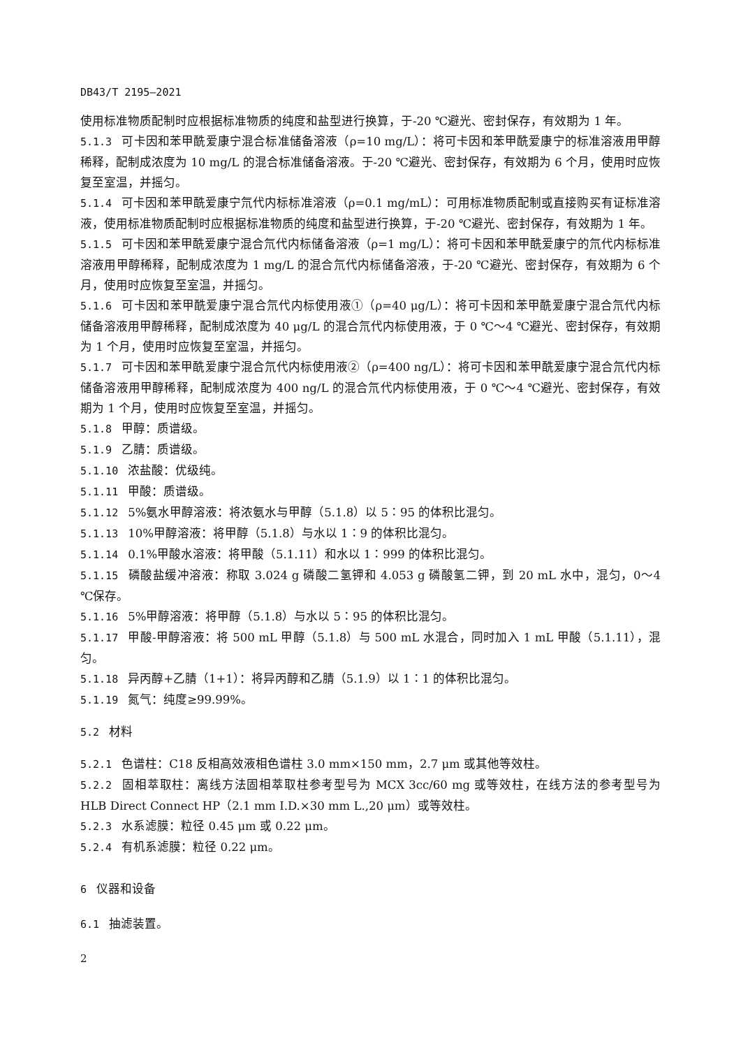DB43/T 2195—2021
使用标准物质配制时应根据标准物质的纯度和盐型进行换算，于-20 ℃避光、密封保存，有效期为 1 年。
5.1.3 可卡因和苯甲酰爱康宁混合标准储备溶液（ρ=10 mg/L）：将可卡因和苯甲酰爱康宁的标准溶液用甲醇稀释，配制成浓度为 10 mg/L 的混合标准储备溶液。于-20 ℃避光、密封保存，有效期为 6 个月，使用时应恢复至室温，并摇匀。
5.1.4 可卡因和苯甲酰爱康宁氘代内标标准溶液（ρ=0.1 mg/mL）：可用标准物质配制或直接购买有证标准溶液，使用标准物质配制时应根据标准物质的纯度和盐型进行换算，于-20 ℃避光、密封保存，有效期为 1 年。
5.1.5 可卡因和苯甲酰爱康宁混合氘代内标储备溶液（ρ=1 mg/L）：将可卡因和苯甲酰爱康宁的氘代内标标准溶液用甲醇稀释，配制成浓度为 1 mg/L 的混合氘代内标储备溶液，于-20 ℃避光、密封保存，有效期为 6 个月，使用时应恢复至室温，并摇匀。
5.1.6 可卡因和苯甲酰爱康宁混合氘代内标使用液①（ρ=40 μg/L）：将可卡因和苯甲酰爱康宁混合氘代内标储备溶液用甲醇稀释，配制成浓度为 40 μg/L 的混合氘代内标使用液，于 0 ℃～4 ℃避光、密封保存，有效期为 1 个月，使用时应恢复至室温，并摇匀。
5.1.7 可卡因和苯甲酰爱康宁混合氘代内标使用液②（ρ=400 ng/L）：将可卡因和苯甲酰爱康宁混合氘代内标储备溶液用甲醇稀释，配制成浓度为 400 ng/L 的混合氘代内标使用液，于 0 ℃～4 ℃避光、密封保存，有效期为 1 个月，使用时应恢复至室温，并摇匀。
5.1.8 甲醇：质谱级。
5.1.9 乙腈：质谱级。
5.1.10 浓盐酸：优级纯。
5.1.11 甲酸：质谱级。
5.1.12 5%氨水甲醇溶液：将浓氨水与甲醇（5.1.8）以 5∶95 的体积比混匀。
5.1.13 10%甲醇溶液：将甲醇（5.1.8）与水以 1∶9 的体积比混匀。
5.1.14 0.1%甲酸水溶液：将甲酸（5.1.11）和水以 1∶999 的体积比混匀。
5.1.15 磷酸盐缓冲溶液：称取 3.024 g 磷酸二氢钾和 4.053 g 磷酸氢二钾，到 20 mL 水中，混匀，0～4 ℃保存。
5.1.16 5%甲醇溶液：将甲醇（5.1.8）与水以 5∶95 的体积比混匀。
5.1.17 甲酸-甲醇溶液：将 500 mL 甲醇（5.1.8）与 500 mL 水混合，同时加入 1 mL 甲酸（5.1.11），混匀。
5.1.18 异丙醇+乙腈（1+1）：将异丙醇和乙腈（5.1.9）以 1∶1 的体积比混匀。
5.1.19 氮气：纯度≥99.99%。
5.2 材料
5.2.1 色谱柱：C18 反相高效液相色谱柱 3.0 mm×150 mm，2.7 μm 或其他等效柱。
5.2.2 固相萃取柱：离线方法固相萃取柱参考型号为 MCX 3cc/60 mg 或等效柱，在线方法的参考型号为 HLB Direct Connect HP（2.1 mm I.D.×30 mm L.,20 μm）或等效柱。
5.2.3 水系滤膜：粒径 0.45 μm 或 0.22 μm。
5.2.4 有机系滤膜：粒径 0.22 μm。
6 仪器和设备
6.1 抽滤装置。
2